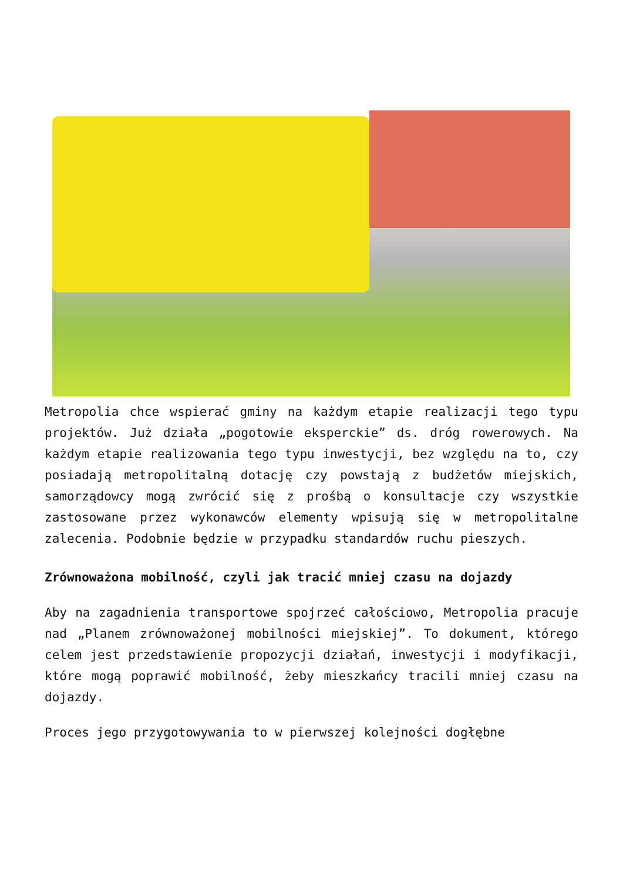Metropolia chce wspierać gminy na każdym etapie realizacji tego typu projektów. Już działa „pogotowie eksperckie” ds. dróg rowerowych. Na każdym etapie realizowania tego typu inwestycji, bez względu na to, czy posiadają metropolitalną dotację czy powstają z budżetów miejskich, samorządowcy mogą zwrócić się z prośbą o konsultacje czy wszystkie zastosowane przez wykonawców elementy wpisują się w metropolitalne zalecenia. Podobnie będzie w przypadku standardów ruchu pieszych.
Zrównoważona mobilność, czyli jak tracić mniej czasu na dojazdy
Aby na zagadnienia transportowe spojrzeć całościowo, Metropolia pracuje nad „Planem zrównoważonej mobilności miejskiej”. To dokument, którego celem jest przedstawienie propozycji działań, inwestycji i modyfikacji, które mogą poprawić mobilność, żeby mieszkańcy tracili mniej czasu na dojazdy.
Proces jego przygotowywania to w pierwszej kolejności dogłębne